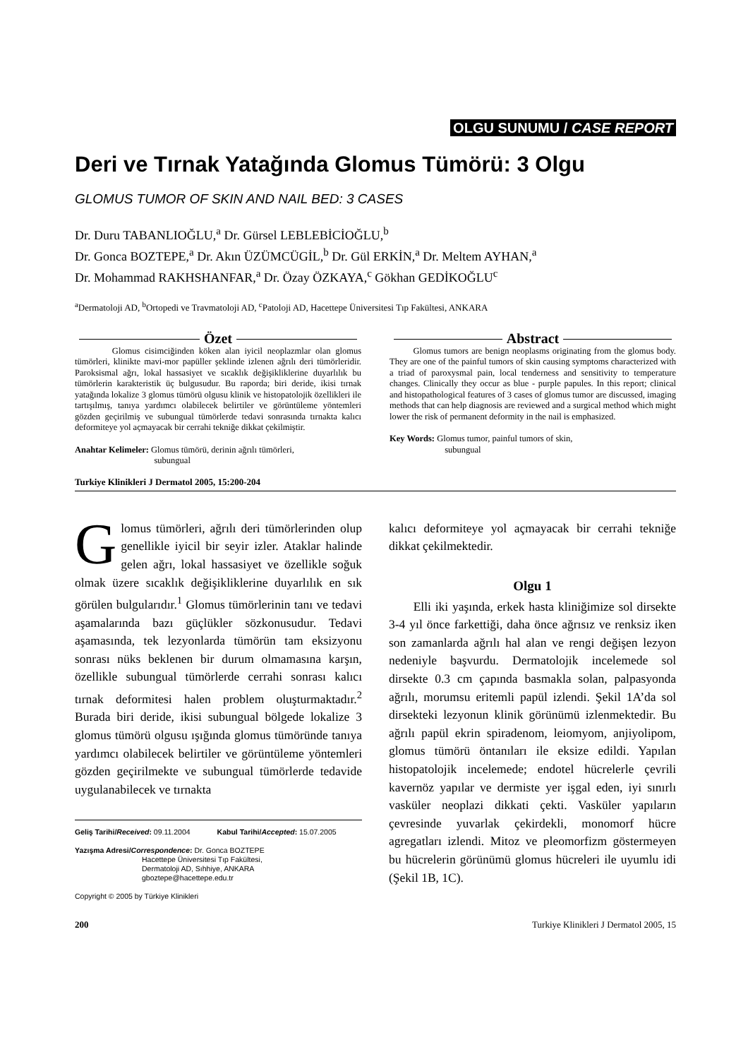OLGU SUNUMU / CASE REPORT
Deri ve Tırnak Yatağında Glomus Tümörü: 3 Olgu
GLOMUS TUMOR OF SKIN AND NAIL BED: 3 CASES
Dr. Duru TABANLIOĞLU,<sup>a</sup> Dr. Gürsel LEBLEBİCİOĞLU,<sup>b</sup>
Dr. Gonca BOZTEPE,<sup>a</sup> Dr. Akın ÜZÜMCÜGİL,<sup>b</sup> Dr. Gül ERKİN,<sup>a</sup> Dr. Meltem AYHAN,<sup>a</sup>
Dr. Mohammad RAKHSHANFAR,<sup>a</sup> Dr. Özay ÖZKAYA,<sup>c</sup> Gökhan GEDİKOĞLU<sup>c</sup>
<sup>a</sup> Dermatoloji AD, <sup>b</sup>Ortopedi ve Travmatoloji AD, <sup>c</sup>Patoloji AD, Hacettepe Üniversitesi Tıp Fakültesi, ANKARA
Özet
Glomus cisimciğinden köken alan iyicil neoplazmlar olan glomus tümörleri, klinikte mavi-mor papüller şeklinde izlenen ağrılı deri tümörleridir. Paroksismal ağrı, lokal hassasiyet ve sıcaklık değişikliklerine duyarlılık bu tümörlerin karakteristik üç bulgusudur. Bu raporda; biri deride, ikisi tırnak yatağında lokalize 3 glomus tümörü olgusu klinik ve histopatolojik özellikleri ile tartışılmış, tanıya yardımcı olabilecek belirtiler ve görüntüleme yöntemleri gözden geçirilmiş ve subungual tümörlerde tedavi sonrasında tırnakta kalıcı deformiteye yol açmayacak bir cerrahi tekniğe dikkat çekilmiştir.
Anahtar Kelimeler: Glomus tümörü, derinin ağrılı tümörleri,
subungual
Abstract
Glomus tumors are benign neoplasms originating from the glomus body. They are one of the painful tumors of skin causing symptoms characterized with a triad of paroxysmal pain, local tenderness and sensitivity to temperature changes. Clinically they occur as blue - purple papules. In this report; clinical and histopathological features of 3 cases of glomus tumor are discussed, imaging methods that can help diagnosis are reviewed and a surgical method which might lower the risk of permanent deformity in the nail is emphasized.
Key Words: Glomus tumor, painful tumors of skin,
subungual
Turkiye Klinikleri J Dermatol 2005, 15:200-204
Glomus tümörleri, ağrılı deri tümörlerinden olup genellikle iyicil bir seyir izler. Ataklar halinde gelen ağrı, lokal hassasiyet ve özellikle soğuk olmak üzere sıcaklık değişikliklerine duyarlılık en sık görülen bulgularıdır.<sup>1</sup> Glomus tümörlerinin tanı ve tedavi aşamalarında bazı güçlükler sözkonusudur. Tedavi aşamasında, tek lezyonlarda tümörün tam eksizyonu sonrası nüks beklenen bir durum olmamasına karşın, özellikle subungual tümörlerde cerrahi sonrası kalıcı tırnak deformitesi halen problem oluşturmaktadır.<sup>2</sup> Burada biri deride, ikisi subungual bölgede lokalize 3 glomus tümörü olgusu ışığında glomus tümöründe tanıya yardımcı olabilecek belirtiler ve görüntüleme yöntemleri gözden geçirilmekte ve subungual tümörlerde tedavide uygulanabilecek ve tırnakta
Geliş Tarihi/Received: 09.11.2004 Kabul Tarihi/Accepted: 15.07.2005
Yazışma Adresi/Correspondence: Dr. Gonca BOZTEPE
Hacettepe Üniversitesi Tıp Fakültesi,
Dermatoloji AD, Sıhhiye, ANKARA
gboztepe@hacettepe.edu.tr
Copyright © 2005 by Türkiye Klinikleri
kalıcı deformiteye yol açmayacak bir cerrahi tekniğe dikkat çekilmektedir.
Olgu 1
Elli iki yaşında, erkek hasta kliniğimize sol dirsekte 3-4 yıl önce farkettiği, daha önce ağrısız ve renksiz iken son zamanlarda ağrılı hal alan ve rengi değişen lezyon nedeniyle başvurdu. Dermatolojik incelemede sol dirsekte 0.3 cm çapında basmakla solan, palpasyonda ağrılı, morumsu eritemli papül izlendi. Şekil 1A’da sol dirsekteki lezyonun klinik görünümü izlenmektedir. Bu ağrılı papül ekrin spiradenom, leiomyom, anjiyolipom, glomus tümörü öntanıları ile eksize edildi. Yapılan histopatolojik incelemede; endotel hücrelerle çevrili kavernöz yapılar ve dermiste yer işgal eden, iyi sınırlı vasküler neoplazi dikkati çekti. Vasküler yapıların çevresinde yuvarlak çekirdekli, monomorf hücre agregatları izlendi. Mitoz ve pleomorfizm göstermeyen bu hücrelerin görünümü glomus hücreleri ile uyumlu idi (Şekil 1B, 1C).
200 Turkiye Klinikleri J Dermatol 2005, 15